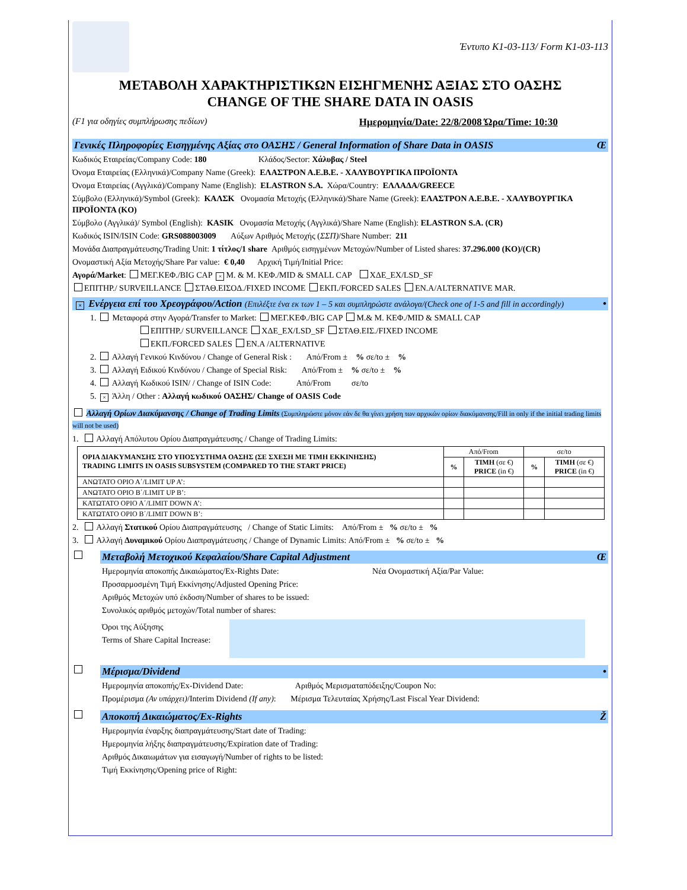Έντυπο K1-03-113/ Form K1-03-113
ΜΕΤΑΒΟΛΗ ΧΑΡΑΚΤΗΡΙΣΤΙΚΩΝ ΕΙΣΗΓΜΕΝΗΣ ΑΞΙΑΣ ΣΤΟ ΟΑΣΗΣ
CHANGE OF THE SHARE DATA IN OASIS
(F1 για οδηγίες συμπλήρωσης πεδίων) Ημερομηνία/Date: 22/8/2008 Ώρα/Time: 10:30
Γενικές Πληροφορίες Εισηγμένης Αξίας στο ΟΑΣΗΣ / General Information of Share Data in OASIS Œ
Κωδικός Εταιρείας/Company Code: 180 Κλάδος/Sector: Χάλυβας / Steel
Όνομα Εταιρείας (Ελληνικά)/Company Name (Greek): ΕΛΑΣΤΡΟΝ Α.Ε.Β.Ε. - ΧΑΛΥΒΟΥΡΓΙΚΑ ΠΡΟΪΟΝΤΑ
Όνομα Εταιρείας (Αγγλικά)/Company Name (English): ELASTRON S.A. Χώρα/Country: ΕΛΛΑΔΑ/GREECE
Σύμβολο (Ελληνικά)/Symbol (Greek): ΚΑΛΣΚ Ονομασία Μετοχής (Ελληνικά)/Share Name (Greek): ΕΛΑΣΤΡΟΝ Α.Ε.Β.Ε. - ΧΑΛΥΒΟΥΡΓΙΚΑ ΠΡΟΪΟΝΤΑ (KO)
Σύμβολο (Αγγλικά)/ Symbol (English): KASIK Ονομασία Μετοχής (Αγγλικά)/Share Name (English): ELASTRON S.A. (CR)
Κωδικός ISIN/ISIN Code: GRS088003009 Αύξων Αριθμός Μετοχής (ΣΣΠ)/Share Number: 211
Μονάδα Διαπραγμάτευσης/Trading Unit: 1 τίτλος/1 share Αριθμός εισηγμένων Μετοχών/Number of Listed shares: 37.296.000 (KO)/(CR)
Ονομαστική Αξία Μετοχής/Share Par value: € 0,40 Αρχική Τιμή/Initial Price:
Αγορά/Market: ΜΕΓ.ΚΕΦ./BIG CAP × Μ. & Μ. ΚΕΦ./MID & SMALL CAP ΧΔΕ_EX/LSD_SF
ΕΠΙΤΗΡ./ SURVEILLANCE ΣΤΑΘ.ΕΙΣΟΔ./FIXED INCOME ΕΚΠ./FORCED SALES ΕΝ.Α/ALTERNATIVE MAR.
× Ενέργεια επί του Χρεογράφου/Action (Επιλέξτε ένα εκ των 1 – 5 και συμπληρώστε ανάλογα/(Check one of 1-5 and fill in accordingly) •
1. Μεταφορά στην Αγορά/Transfer to Market: ΜΕΓ.ΚΕΦ./BIG CAP Μ.& Μ. ΚΕΦ./MID & SMALL CAP
ΕΠΙΤΗΡ./ SURVEILLANCE ΧΔΕ_EX/LSD_SF ΣΤΑΘ.ΕΙΣ./FIXED INCOME
ΕΚΠ./FORCED SALES ΕΝ.Α /ALTERNATIVE
2. Αλλαγή Γενικού Κινδύνου / Change of General Risk : Από/From ± % σε/to ± %
3. Αλλαγή Ειδικού Κινδύνου / Change of Special Risk: Από/From ± % σε/to ± %
4. Αλλαγή Κωδικού ISIN/ / Change of ISIN Code: Από/From σε/to
5. × Άλλη / Other : Αλλαγή κωδικού ΟΑΣΗΣ/ Change of OASIS Code
Αλλαγή Ορίων Διακύμανσης / Change of Trading Limits (Συμπληρώστε μόνον εάν δε θα γίνει χρήση των αρχικών ορίων διακύμανσης/Fill in only if the initial trading limits will not be used)
1. Αλλαγή Απόλυτου Ορίου Διαπραγμάτευσης / Change of Trading Limits:
| ΟΡΙΑ ΔΙΑΚΥΜΑΝΣΗΣ ΣΤΟ ΥΠΟΣΥΣΤΗΜΑ ΟΑΣΗΣ (ΣΕ ΣΧΕΣΗ ΜΕ ΤΙΜΗ ΕΚΚΙΝΗΣΗΣ) TRADING LIMITS IN OASIS SUBSYSTEM (COMPARED TO THE START PRICE) | Από/From | | σε/to | |
| --- | --- | --- | --- | --- |
| | % | ΤΙΜΗ (σε €) PRICE (in €) | % | ΤΙΜΗ (σε €) PRICE (in €) |
| ΑΝΩΤΑΤΟ ΟΡΙΟ Α΄/LIMIT UP A’: | | | | |
| ΑΝΩΤΑΤΟ ΟΡΙΟ Β΄/LIMIT UP B’: | | | | |
| ΚΑΤΩΤΑΤΟ ΟΡΙΟ Α΄/LIMIT DOWN A’: | | | | |
| ΚΑΤΩΤΑΤΟ ΟΡΙΟ Β΄/LIMIT DOWN B’: | | | | |
2. Αλλαγή Στατικού Ορίου Διαπραγμάτευσης / Change of Static Limits: Από/From ± % σε/to ± %
3. Αλλαγή Δυναμικού Ορίου Διαπραγμάτευσης / Change of Dynamic Limits: Από/From ± % σε/to ± %
Μεταβολή Μετοχικού Κεφαλαίου/Share Capital Adjustment Œ
Ημερομηνία αποκοπής Δικαιώματος/Ex-Rights Date: Νέα Ονομαστική Αξία/Par Value:
Προσαρμοσμένη Τιμή Εκκίνησης/Adjusted Opening Price:
Αριθμός Μετοχών υπό έκδοση/Number of shares to be issued:
Συνολικός αριθμός μετοχών/Total number of shares:
Όροι της Αύξησης
Terms of Share Capital Increase:
Μέρισμα/Dividend •
Ημερομηνία αποκοπής/Ex-Dividend Date: Αριθμός Μερισματαπόδειξης/Coupon No:
Προμέρισμα (Αν υπάρχει)/Interim Dividend (If any): Μέρισμα Τελευταίας Χρήσης/Last Fiscal Year Dividend:
Αποκοπή Δικαιώματος/Ex-Rights Ž
Ημερομηνία έναρξης διαπραγμάτευσης/Start date of Trading:
Ημερομηνία λήξης διαπραγμάτευσης/Expiration date of Trading:
Αριθμός Δικαιωμάτων για εισαγωγή/Number of rights to be listed:
Τιμή Εκκίνησης/Opening price of Right: